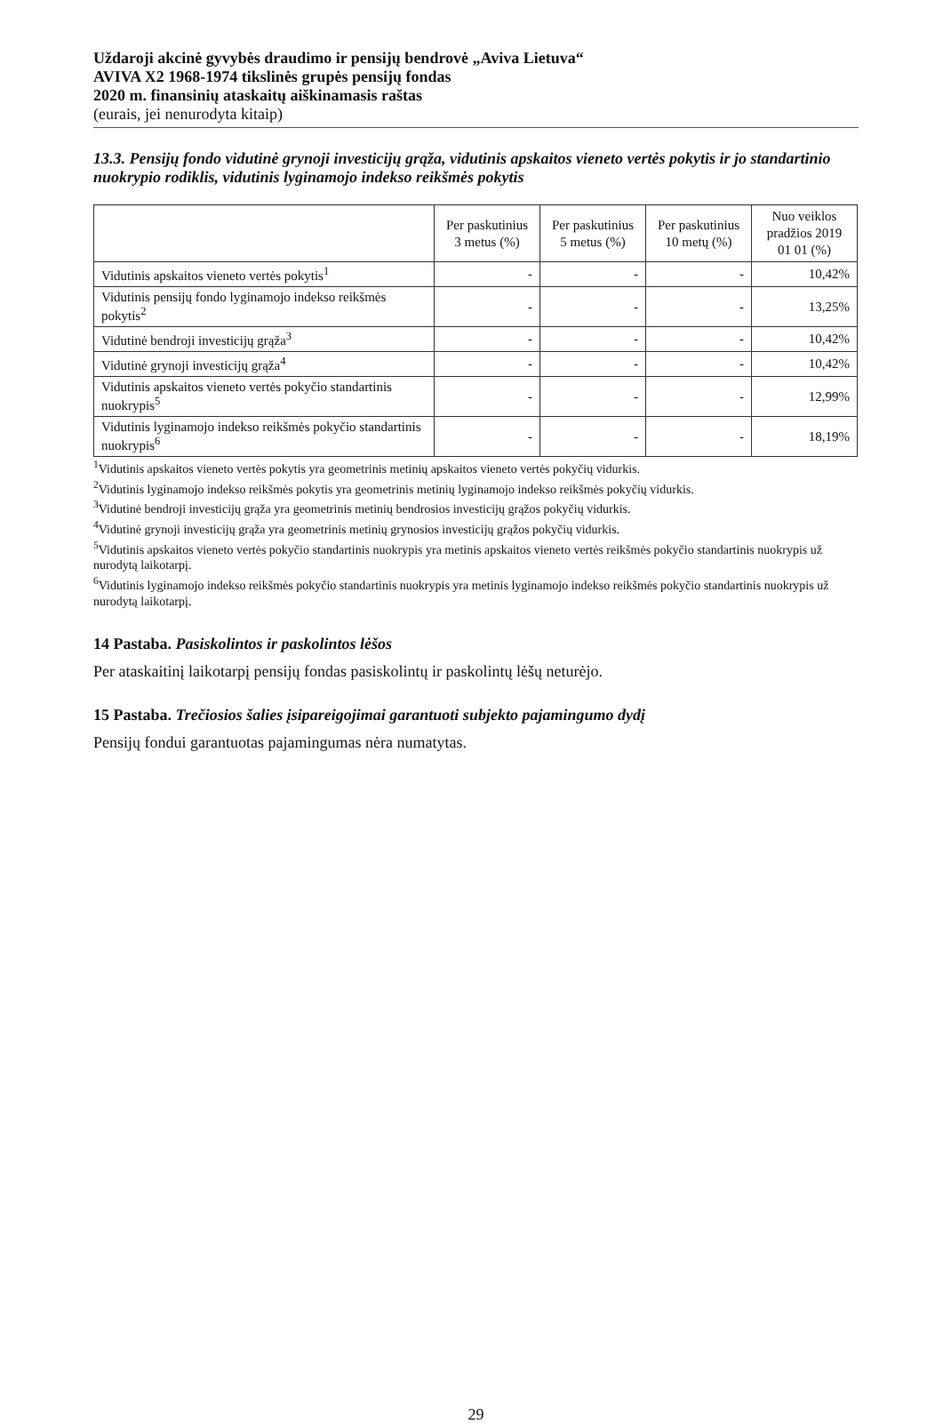Uždaroji akcinė gyvybės draudimo ir pensijų bendrovė „Aviva Lietuva“
AVIVA X2 1968-1974 tikslinės grupės pensijų fondas
2020 m. finansinių ataskaitų aiškinamasis raštas
(eurais, jei nenurodyta kitaip)
13.3. Pensijų fondo vidutinė grynoji investicijų grąža, vidutinis apskaitos vieneto vertės pokytis ir jo standartinio nuokrypio rodiklis, vidutinis lyginamojo indekso reikšmės pokytis
| | Per paskutinius 3 metus (%) | Per paskutinius 5 metus (%) | Per paskutinius 10 metų (%) | Nuo veiklos pradžios 2019 01 01 (%) |
| --- | --- | --- | --- | --- |
| Vidutinis apskaitos vieneto vertės pokytis<sup>1</sup> | - | - | - | 10,42% |
| Vidutinis pensijų fondo lyginamojo indekso reikšmės pokytis<sup>2</sup> | - | - | - | 13,25% |
| Vidutinė bendroji investicijų grąža<sup>3</sup> | - | - | - | 10,42% |
| Vidutinė grynoji investicijų grąža<sup>4</sup> | - | - | - | 10,42% |
| Vidutinis apskaitos vieneto vertės pokyčio standartinis nuokrypis<sup>5</sup> | - | - | - | 12,99% |
| Vidutinis lyginamojo indekso reikšmės pokyčio standartinis nuokrypis<sup>6</sup> | - | - | - | 18,19% |
<sup>1</sup> Vidutinis apskaitos vieneto vertės pokytis yra geometrinis metinių apskaitos vieneto vertės pokyčių vidurkis.
<sup>2</sup> Vidutinis lyginamojo indekso reikšmės pokytis yra geometrinis metinių lyginamojo indekso reikšmės pokyčių vidurkis.
<sup>3</sup> Vidutinė bendroji investicijų grąža yra geometrinis metinių bendrosios investicijų grąžos pokyčių vidurkis.
<sup>4</sup> Vidutinė grynoji investicijų grąža yra geometrinis metinių grynosios investicijų grąžos pokyčių vidurkis.
<sup>5</sup> Vidutinis apskaitos vieneto vertės pokyčio standartinis nuokrypis yra metinis apskaitos vieneto vertės reikšmės pokyčio standartinis nuokrypis už nurodytą laikotarpį.
<sup>6</sup> Vidutinis lyginamojo indekso reikšmės pokyčio standartinis nuokrypis yra metinis lyginamojo indekso reikšmės pokyčio standartinis nuokrypis už nurodytą laikotarpį.
14 Pastaba. Pasiskolintos ir paskolintos lėšos
Per ataskaitinį laikotarpį pensijų fondas pasiskolintų ir paskolintų lėšų neturėjo.
15 Pastaba. Trečiosios šalies įsipareigojimai garantuoti subjekto pajamingumo dydį
Pensijų fondui garantuotas pajamingumas nėra numatytas.
29